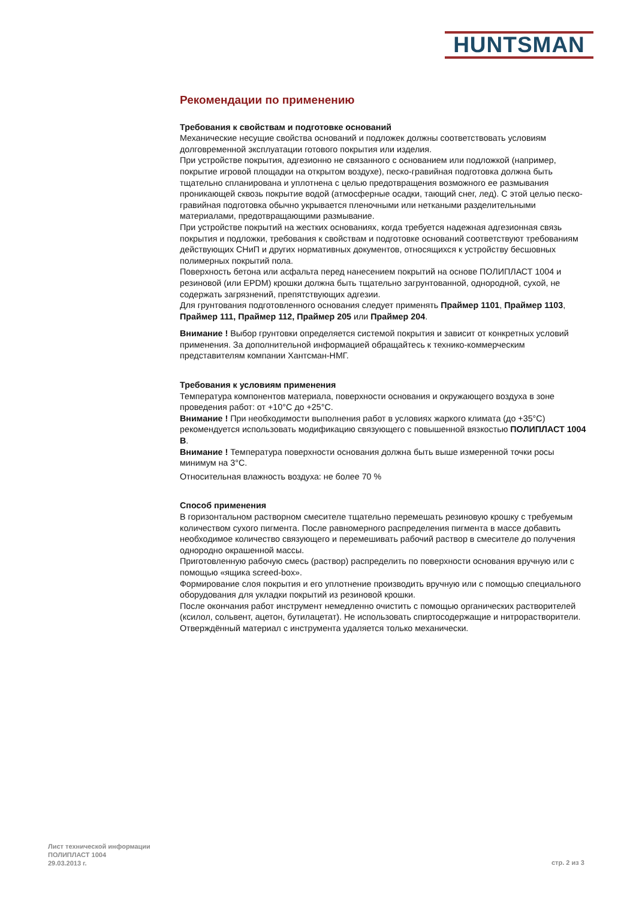HUNTSMAN
Рекомендации по применению
Требования к свойствам и подготовке оснований
Механические несущие свойства оснований и подложек должны соответствовать условиям долговременной эксплуатации готового покрытия или изделия.
При устройстве покрытия, адгезионно не связанного с основанием или подложкой (например, покрытие игровой площадки на открытом воздухе), песко-гравийная подготовка должна быть тщательно спланирована и уплотнена с целью предотвращения возможного ее размывания проникающей сквозь покрытие водой (атмосферные осадки, тающий снег, лед). С этой целью песко-гравийная подготовка обычно укрывается пленочными или неткаными разделительными материалами, предотвращающими размывание.
При устройстве покрытий на жестких основаниях, когда требуется надежная адгезионная связь покрытия и подложки, требования к свойствам и подготовке оснований соответствуют требованиям действующих СНиП и других нормативных документов, относящихся к устройству бесшовных полимерных покрытий пола.
Поверхность бетона или асфальта перед нанесением покрытий на основе ПОЛИПЛАСТ 1004 и резиновой (или EPDM) крошки должна быть тщательно загрунтованной, однородной, сухой, не содержать загрязнений, препятствующих адгезии.
Для грунтования подготовленного основания следует применять Праймер 1101, Праймер 1103, Праймер 111, Праймер 112, Праймер 205 или Праймер 204.
Внимание ! Выбор грунтовки определяется системой покрытия и зависит от конкретных условий применения. За дополнительной информацией обращайтесь к технико-коммерческим представителям компании Хантсман-НМГ.
Требования к условиям применения
Температура компонентов материала, поверхности основания и окружающего воздуха в зоне проведения работ: от +10°С до +25°С.
Внимание ! При необходимости выполнения работ в условиях жаркого климата (до +35°С) рекомендуется использовать модификацию связующего с повышенной вязкостью ПОЛИПЛАСТ 1004 В.
Внимание ! Температура поверхности основания должна быть выше измеренной точки росы минимум на 3°С.
Относительная влажность воздуха: не более 70 %
Способ применения
В горизонтальном растворном смесителе тщательно перемешать резиновую крошку с требуемым количеством сухого пигмента. После равномерного распределения пигмента в массе добавить необходимое количество связующего и перемешивать рабочий раствор в смесителе до получения однородно окрашенной массы.
Приготовленную рабочую смесь (раствор) распределить по поверхности основания вручную или с помощью «ящика screed-box».
Формирование слоя покрытия и его уплотнение производить вручную или с помощью специального оборудования для укладки покрытий из резиновой крошки.
После окончания работ инструмент немедленно очистить с помощью органических растворителей (ксилол, сольвент, ацетон, бутилацетат). Не использовать спиртосодержащие и нитрорастворители. Отверждённый материал с инструмента удаляется только механически.
Лист технической информации
ПОЛИПЛАСТ 1004
29.03.2013 г.
стр. 2 из 3